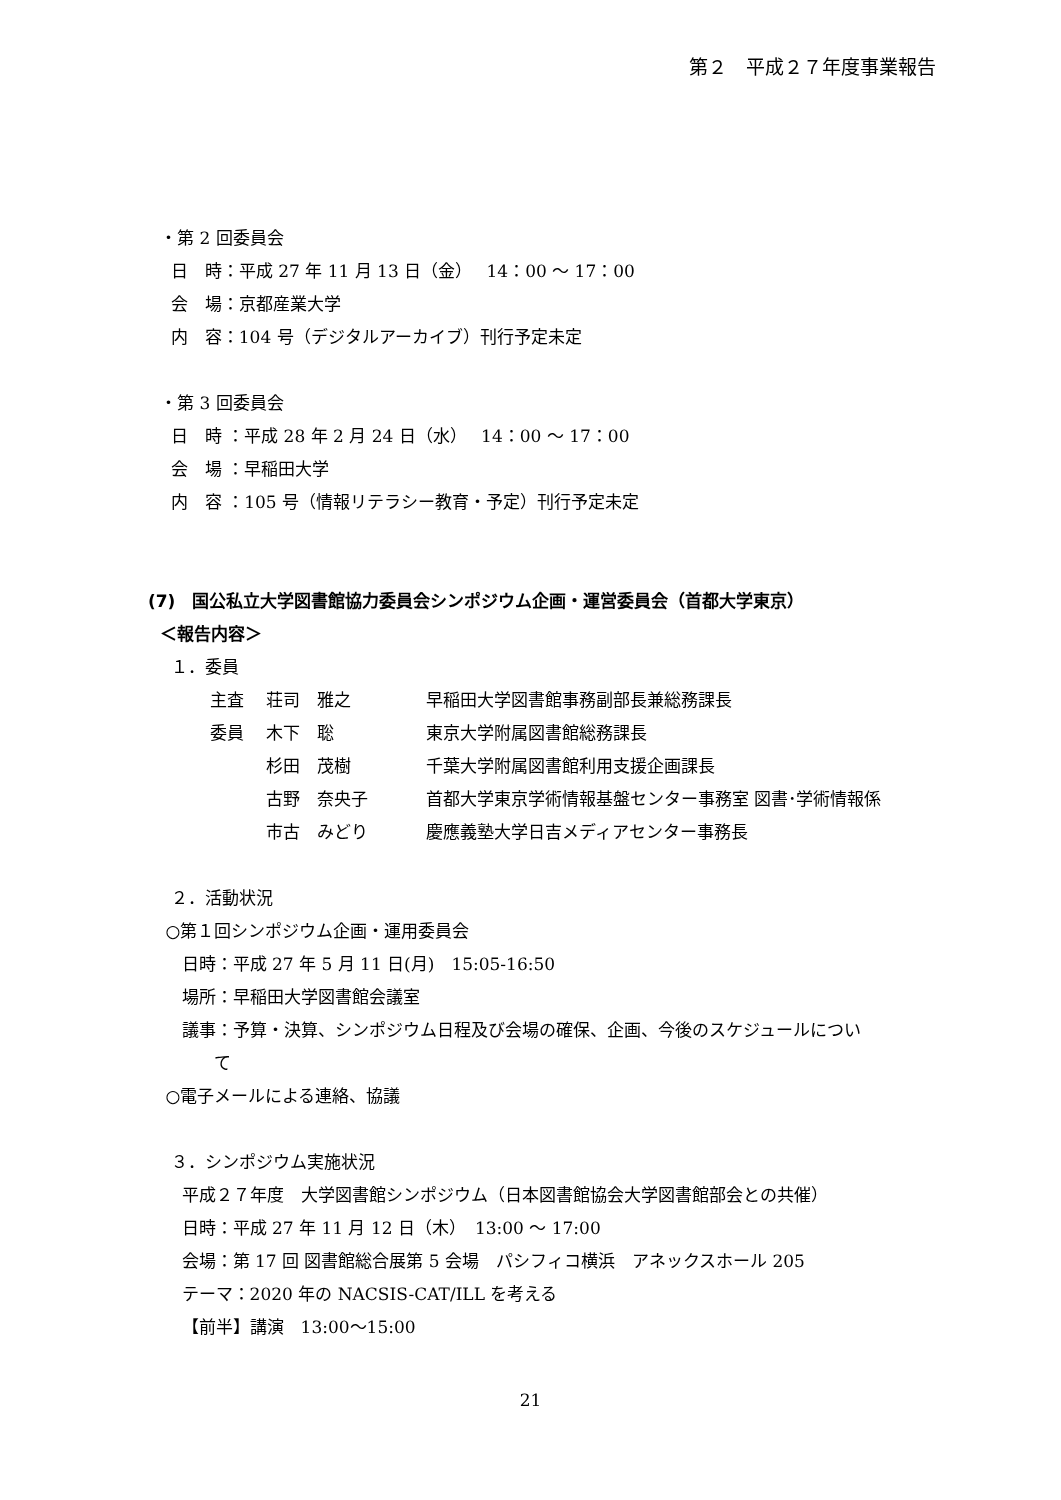第２　平成２７年度事業報告
・第 2 回委員会
日　時：平成 27 年 11 月 13 日（金）　 14：00 ～ 17：00
会　場：京都産業大学
内　容：104 号（デジタルアーカイブ）刊行予定未定
・第 3 回委員会
日　時 ：平成 28 年 2 月 24 日（水）　 14：00 ～ 17：00
会　場 ：早稲田大学
内　容 ：105 号（情報リテラシー教育・予定）刊行予定未定
(7)　国公私立大学図書館協力委員会シンポジウム企画・運営委員会（首都大学東京）
＜報告内容＞
１．委員
| 主査 | 荘司 雅之 | 早稲田大学図書館事務副部長兼総務課長 |
| 委員 | 木下 聡 | 東京大学附属図書館総務課長 |
| | 杉田 茂樹 | 千葉大学附属図書館利用支援企画課長 |
| | 古野 奈央子 | 首都大学東京学術情報基盤センター事務室 図書･学術情報係 |
| | 市古 みどり | 慶應義塾大学日吉メディアセンター事務長 |
２．活動状況
○第１回シンポジウム企画・運用委員会
日時：平成 27 年 5 月 11 日(月)　15:05-16:50
場所：早稲田大学図書館会議室
議事：予算・決算、シンポジウム日程及び会場の確保、企画、今後のスケジュールについ
て
○電子メールによる連絡、協議
３．シンポジウム実施状況
平成２７年度　大学図書館シンポジウム（日本図書館協会大学図書館部会との共催）
日時：平成 27 年 11 月 12 日（木）　13:00 ～ 17:00
会場：第 17 回 図書館総合展第 5 会場　パシフィコ横浜　アネックスホール 205
テーマ：2020 年の NACSIS-CAT/ILL を考える
【前半】講演　13:00～15:00
21